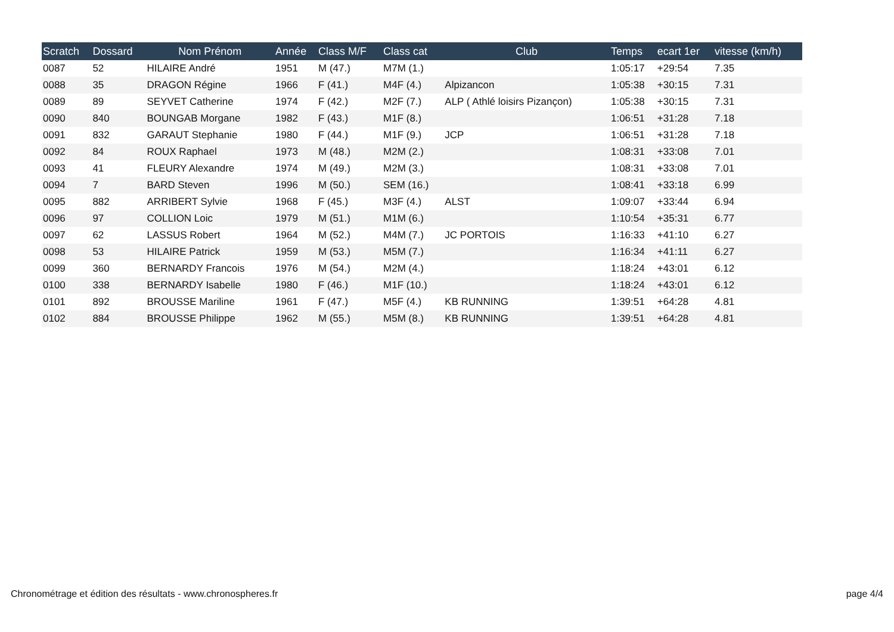| Scratch | Dossard | Nom Prénom | Année | Class M/F | Class cat | Club | Temps | ecart 1er | vitesse (km/h) |
| --- | --- | --- | --- | --- | --- | --- | --- | --- | --- |
| 0087 | 52 | HILAIRE André | 1951 | M (47.) | M7M (1.) | | 1:05:17 | +29:54 | 7.35 |
| 0088 | 35 | DRAGON Régine | 1966 | F (41.) | M4F (4.) | Alpizancon | 1:05:38 | +30:15 | 7.31 |
| 0089 | 89 | SEYVET Catherine | 1974 | F (42.) | M2F (7.) | ALP ( Athlé loisirs Pizançon) | 1:05:38 | +30:15 | 7.31 |
| 0090 | 840 | BOUNGAB Morgane | 1982 | F (43.) | M1F (8.) | | 1:06:51 | +31:28 | 7.18 |
| 0091 | 832 | GARAUT Stephanie | 1980 | F (44.) | M1F (9.) | JCP | 1:06:51 | +31:28 | 7.18 |
| 0092 | 84 | ROUX Raphael | 1973 | M (48.) | M2M (2.) | | 1:08:31 | +33:08 | 7.01 |
| 0093 | 41 | FLEURY Alexandre | 1974 | M (49.) | M2M (3.) | | 1:08:31 | +33:08 | 7.01 |
| 0094 | 7 | BARD Steven | 1996 | M (50.) | SEM (16.) | | 1:08:41 | +33:18 | 6.99 |
| 0095 | 882 | ARRIBERT Sylvie | 1968 | F (45.) | M3F (4.) | ALST | 1:09:07 | +33:44 | 6.94 |
| 0096 | 97 | COLLION Loic | 1979 | M (51.) | M1M (6.) | | 1:10:54 | +35:31 | 6.77 |
| 0097 | 62 | LASSUS Robert | 1964 | M (52.) | M4M (7.) | JC PORTOIS | 1:16:33 | +41:10 | 6.27 |
| 0098 | 53 | HILAIRE Patrick | 1959 | M (53.) | M5M (7.) | | 1:16:34 | +41:11 | 6.27 |
| 0099 | 360 | BERNARDY Francois | 1976 | M (54.) | M2M (4.) | | 1:18:24 | +43:01 | 6.12 |
| 0100 | 338 | BERNARDY Isabelle | 1980 | F (46.) | M1F (10.) | | 1:18:24 | +43:01 | 6.12 |
| 0101 | 892 | BROUSSE Mariline | 1961 | F (47.) | M5F (4.) | KB RUNNING | 1:39:51 | +64:28 | 4.81 |
| 0102 | 884 | BROUSSE Philippe | 1962 | M (55.) | M5M (8.) | KB RUNNING | 1:39:51 | +64:28 | 4.81 |
Chronométrage et édition des résultats - www.chronospheres.fr page 4/4